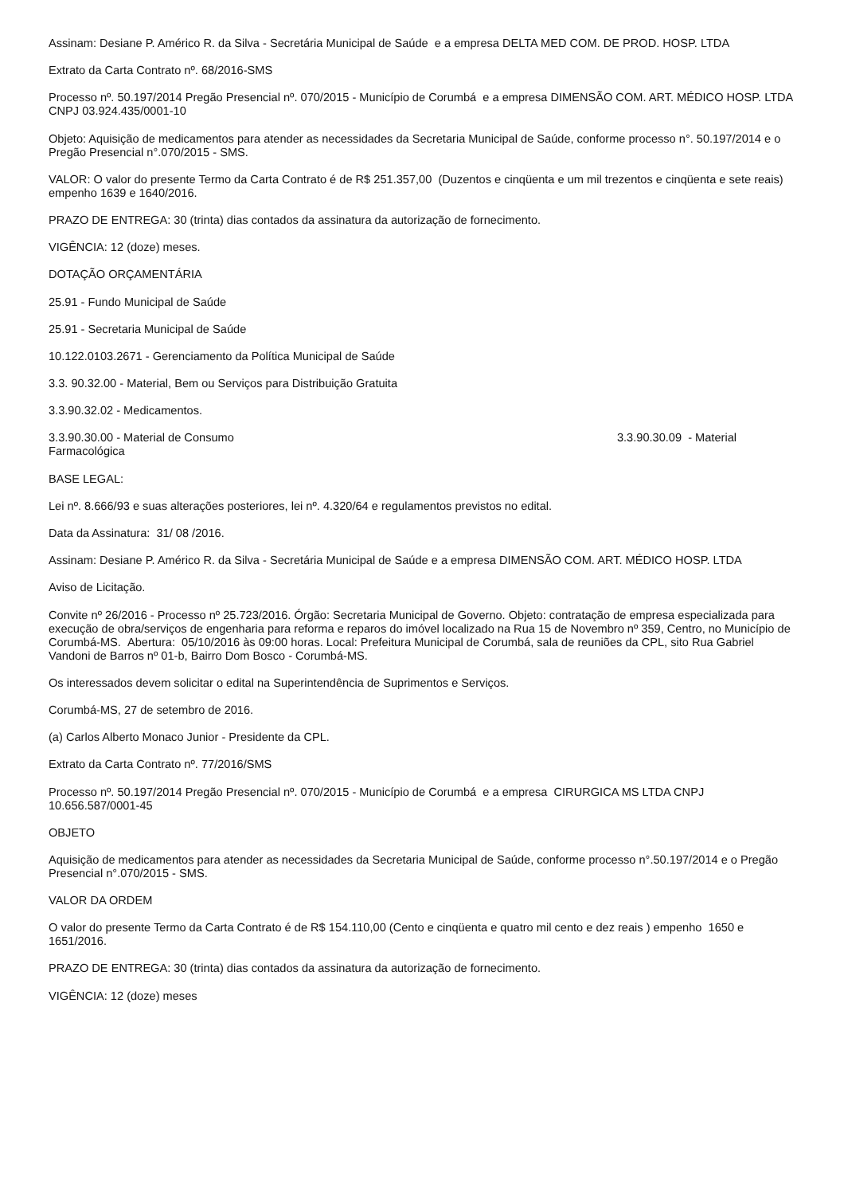Assinam: Desiane P. Américo R. da Silva - Secretária Municipal de Saúde e a empresa DELTA MED COM. DE PROD. HOSP. LTDA
Extrato da Carta Contrato nº. 68/2016-SMS
Processo nº. 50.197/2014 Pregão Presencial nº. 070/2015 - Município de Corumbá e a empresa DIMENSÃO COM. ART. MÉDICO HOSP. LTDA CNPJ 03.924.435/0001-10
Objeto: Aquisição de medicamentos para atender as necessidades da Secretaria Municipal de Saúde, conforme processo n°. 50.197/2014 e o Pregão Presencial n°.070/2015 - SMS.
VALOR: O valor do presente Termo da Carta Contrato é de R$ 251.357,00 (Duzentos e cinqüenta e um mil trezentos e cinqüenta e sete reais) empenho 1639 e 1640/2016.
PRAZO DE ENTREGA: 30 (trinta) dias contados da assinatura da autorização de fornecimento.
VIGÊNCIA: 12 (doze) meses.
DOTAÇÃO ORÇAMENTÁRIA
25.91 - Fundo Municipal de Saúde
25.91 - Secretaria Municipal de Saúde
10.122.0103.2671 - Gerenciamento da Política Municipal de Saúde
3.3. 90.32.00 - Material, Bem ou Serviços para Distribuição Gratuita
3.3.90.32.02 - Medicamentos.
3.3.90.30.00 - Material de Consumo 3.3.90.30.09 - Material
Farmacológica
BASE LEGAL:
Lei nº. 8.666/93 e suas alterações posteriores, lei nº. 4.320/64 e regulamentos previstos no edital.
Data da Assinatura: 31/ 08 /2016.
Assinam: Desiane P. Américo R. da Silva - Secretária Municipal de Saúde e a empresa DIMENSÃO COM. ART. MÉDICO HOSP. LTDA
Aviso de Licitação.
Convite nº 26/2016 - Processo nº 25.723/2016. Órgão: Secretaria Municipal de Governo. Objeto: contratação de empresa especializada para execução de obra/serviços de engenharia para reforma e reparos do imóvel localizado na Rua 15 de Novembro nº 359, Centro, no Município de Corumbá-MS. Abertura: 05/10/2016 às 09:00 horas. Local: Prefeitura Municipal de Corumbá, sala de reuniões da CPL, sito Rua Gabriel Vandoni de Barros nº 01-b, Bairro Dom Bosco - Corumbá-MS.
Os interessados devem solicitar o edital na Superintendência de Suprimentos e Serviços.
Corumbá-MS, 27 de setembro de 2016.
(a) Carlos Alberto Monaco Junior - Presidente da CPL.
Extrato da Carta Contrato nº. 77/2016/SMS
Processo nº. 50.197/2014 Pregão Presencial nº. 070/2015 - Município de Corumbá e a empresa CIRURGICA MS LTDA CNPJ 10.656.587/0001-45
OBJETO
Aquisição de medicamentos para atender as necessidades da Secretaria Municipal de Saúde, conforme processo n°.50.197/2014 e o Pregão Presencial n°.070/2015 - SMS.
VALOR DA ORDEM
O valor do presente Termo da Carta Contrato é de R$ 154.110,00 (Cento e cinqüenta e quatro mil cento e dez reais ) empenho 1650 e 1651/2016.
PRAZO DE ENTREGA: 30 (trinta) dias contados da assinatura da autorização de fornecimento.
VIGÊNCIA: 12 (doze) meses